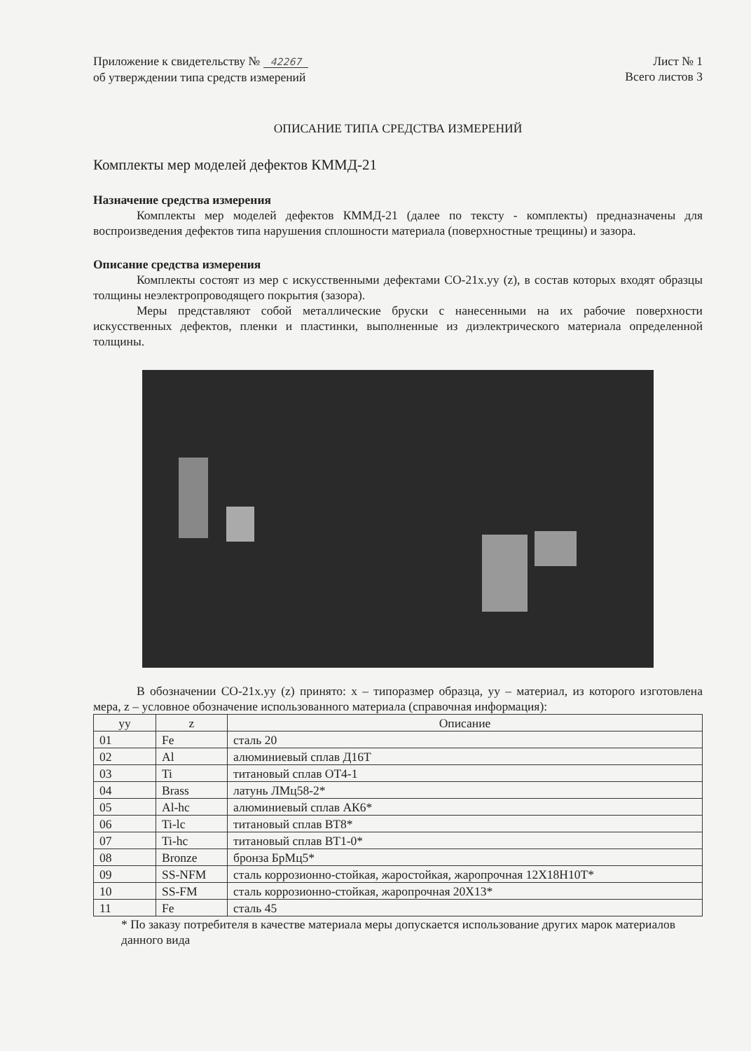Приложение к свидетельству № 42267
об утверждении типа средств измерений
Лист № 1
Всего листов 3
ОПИСАНИЕ ТИПА СРЕДСТВА ИЗМЕРЕНИЙ
Комплекты мер моделей дефектов КММД-21
Назначение средства измерения
Комплекты мер моделей дефектов КММД-21 (далее по тексту - комплекты) предназначены для воспроизведения дефектов типа нарушения сплошности материала (поверхностные трещины) и зазора.
Описание средства измерения
Комплекты состоят из мер с искусственными дефектами СО-21x.yy (z), в состав которых входят образцы толщины неэлектропроводящего покрытия (зазора).
Меры представляют собой металлические бруски с нанесенными на их рабочие поверхности искусственных дефектов, пленки и пластинки, выполненные из диэлектрического материала определенной толщины.
В обозначении СО-21x.yy (z) принято: x – типоразмер образца, yy – материал, из которого изготовлена мера, z – условное обозначение использованного материала (справочная информация):
| yy | z | Описание |
| --- | --- | --- |
| 01 | Fe | сталь 20 |
| 02 | Al | алюминиевый сплав Д16Т |
| 03 | Ti | титановый сплав ОТ4-1 |
| 04 | Brass | латунь ЛМц58-2* |
| 05 | Al-hc | алюминиевый сплав АК6* |
| 06 | Ti-lc | титановый сплав ВТ8* |
| 07 | Ti-hc | титановый сплав ВТ1-0* |
| 08 | Bronze | бронза БрМц5* |
| 09 | SS-NFM | сталь коррозионно-стойкая, жаростойкая, жаропрочная 12Х18Н10Т* |
| 10 | SS-FM | сталь коррозионно-стойкая, жаропрочная 20Х13* |
| 11 | Fe | сталь 45 |
* По заказу потребителя в качестве материала меры допускается использование других марок материалов данного вида